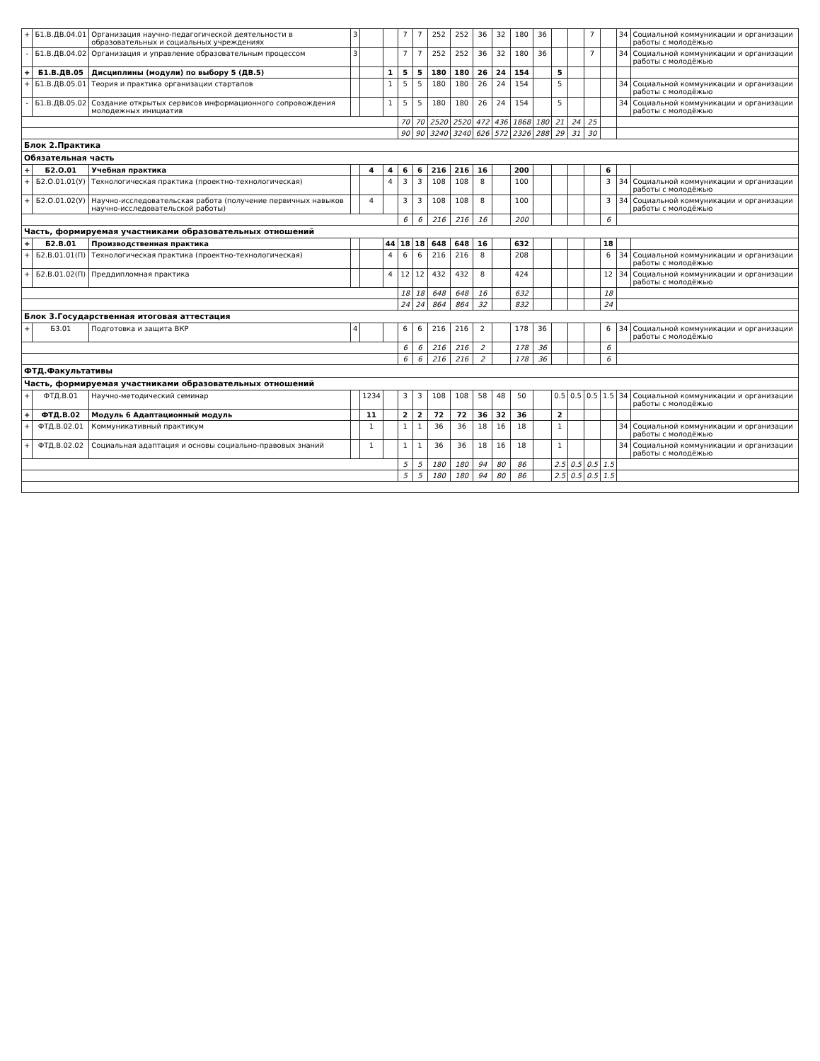| + | Б1.В.ДВ.04.01 | Организация научно-педагогической деятельности в образовательных и социальных учреждениях | 3 | | | 7 | 7 | 252 | 252 | 36 | 32 | 180 | 36 | | | 7 | | 34 | Социальной коммуникации и организации работы с молодёжью |
| - | Б1.В.ДВ.04.02 | Организация и управление образовательным процессом | 3 | | | 7 | 7 | 252 | 252 | 36 | 32 | 180 | 36 | | | 7 | | 34 | Социальной коммуникации и организации работы с молодёжью |
| + | Б1.В.ДВ.05 | Дисциплины (модули) по выбору 5 (ДВ.5) | | | 1 | 5 | 5 | 180 | 180 | 26 | 24 | 154 | | 5 | | | | | |
| + | Б1.В.ДВ.05.01 | Теория и практика организации стартапов | | | 1 | 5 | 5 | 180 | 180 | 26 | 24 | 154 | | 5 | | | | 34 | Социальной коммуникации и организации работы с молодёжью |
| - | Б1.В.ДВ.05.02 | Создание открытых сервисов информационного сопровождения молодежных инициатив | | | 1 | 5 | 5 | 180 | 180 | 26 | 24 | 154 | | 5 | | | | 34 | Социальной коммуникации и организации работы с молодёжью |
| | | | | | | 70 | 70 | 2520 | 2520 | 472 | 436 | 1868 | 180 | 21 | 24 | 25 | | | |
| | | | | | | 90 | 90 | 3240 | 3240 | 626 | 572 | 2326 | 288 | 29 | 31 | 30 | | | |
| Блок 2.Практика | | | | | | | | | | | | | | | | | | | |
| Обязательная часть | | | | | | | | | | | | | | | | | | | |
| + | Б2.О.01 | Учебная практика | | 4 | 4 | 6 | 6 | 216 | 216 | 16 | | 200 | | | | | 6 | | |
| + | Б2.О.01.01(У) | Технологическая практика (проектно-технологическая) | | | 4 | 3 | 3 | 108 | 108 | 8 | | 100 | | | | | 3 | 34 | Социальной коммуникации и организации работы с молодёжью |
| + | Б2.О.01.02(У) | Научно-исследовательская работа (получение первичных навыков научно-исследовательской работы) | | 4 | | 3 | 3 | 108 | 108 | 8 | | 100 | | | | | 3 | 34 | Социальной коммуникации и организации работы с молодёжью |
| | | | | | | 6 | 6 | 216 | 216 | 16 | | 200 | | | | | 6 | | |
| Часть, формируемая участниками образовательных отношений | | | | | | | | | | | | | | | | | | | |
| + | Б2.В.01 | Производственная практика | | | 44 | 18 | 18 | 648 | 648 | 16 | | 632 | | | | | 18 | | |
| + | Б2.В.01.01(П) | Технологическая практика (проектно-технологическая) | | | 4 | 6 | 6 | 216 | 216 | 8 | | 208 | | | | | 6 | 34 | Социальной коммуникации и организации работы с молодёжью |
| + | Б2.В.01.02(П) | Преддипломная практика | | | 4 | 12 | 12 | 432 | 432 | 8 | | 424 | | | | | 12 | 34 | Социальной коммуникации и организации работы с молодёжью |
| | | | | | | 18 | 18 | 648 | 648 | 16 | | 632 | | | | | 18 | | |
| | | | | | | 24 | 24 | 864 | 864 | 32 | | 832 | | | | | 24 | | |
| Блок 3.Государственная итоговая аттестация | | | | | | | | | | | | | | | | | | | |
| + | Б3.01 | Подготовка и защита ВКР | 4 | | | 6 | 6 | 216 | 216 | 2 | | 178 | 36 | | | | 6 | 34 | Социальной коммуникации и организации работы с молодёжью |
| | | | | | | 6 | 6 | 216 | 216 | 2 | | 178 | 36 | | | | 6 | | |
| | | | | | | 6 | 6 | 216 | 216 | 2 | | 178 | 36 | | | | 6 | | |
| ФТД.Факультативы | | | | | | | | | | | | | | | | | | | |
| Часть, формируемая участниками образовательных отношений | | | | | | | | | | | | | | | | | | | |
| + | ФТД.В.01 | Научно-методический семинар | | 1234 | | 3 | 3 | 108 | 108 | 58 | 48 | 50 | | 0.5 | 0.5 | 0.5 | 1.5 | 34 | Социальной коммуникации и организации работы с молодёжью |
| + | ФТД.В.02 | Модуль 6 Адаптационный модуль | | 11 | | 2 | 2 | 72 | 72 | 36 | 32 | 36 | | 2 | | | | | |
| + | ФТД.В.02.01 | Коммуникативный практикум | | 1 | | 1 | 1 | 36 | 36 | 18 | 16 | 18 | | 1 | | | | 34 | Социальной коммуникации и организации работы с молодёжью |
| + | ФТД.В.02.02 | Социальная адаптация и основы социально-правовых знаний | | 1 | | 1 | 1 | 36 | 36 | 18 | 16 | 18 | | 1 | | | | 34 | Социальной коммуникации и организации работы с молодёжью |
| | | | | | | 5 | 5 | 180 | 180 | 94 | 80 | 86 | | 2.5 | 0.5 | 0.5 | 1.5 | | |
| | | | | | | 5 | 5 | 180 | 180 | 94 | 80 | 86 | | 2.5 | 0.5 | 0.5 | 1.5 | | |